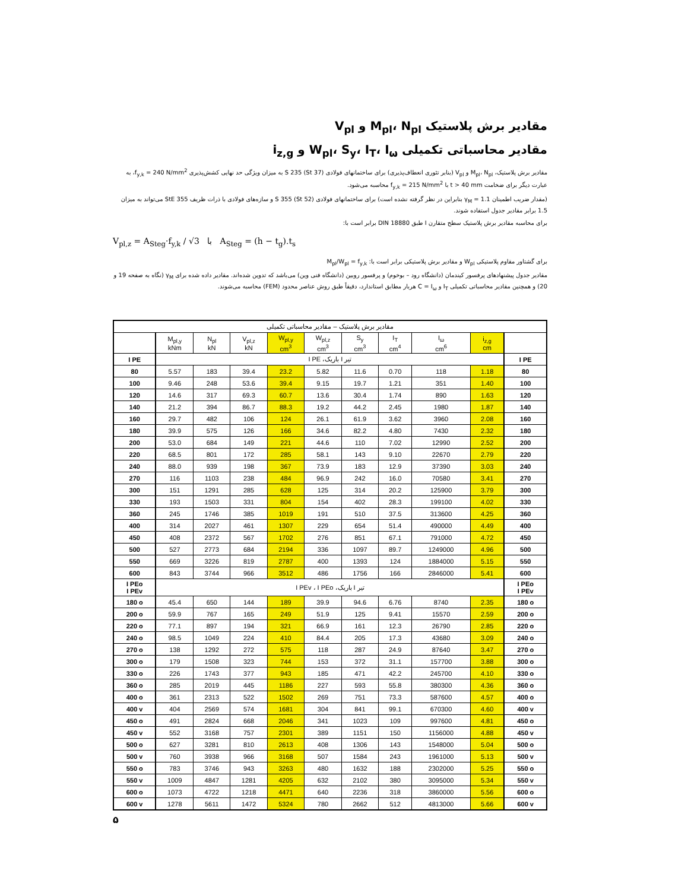مقادیر برش پلاستیک M<sub>pl</sub>، N<sub>pl</sub> و V<sub>pl</sub>
مقادیر محاسباتی تکمیلی W<sub>pl</sub>، S<sub>y</sub>، I<sub>T</sub>، I<sub>ω</sub> و i<sub>z,g</sub>
مقادیر برش پلاستیک، M<sub>pl</sub>، N<sub>pl</sub> و V<sub>pl</sub> (بنابر تئوری انعطاف‌پذیری) برای ساختمانهای فولادی S 235 (St 37) به میزان ویژگی حد نهایی کشش‌پذیری f<sub>y,k</sub> = 240 N/mm<sup>2</sup>، به عبارت دیگر برای ضخامت t > 40 mm با f<sub>y,k</sub> = 215 N/mm<sup>2</sup> محاسبه می‌شود.
(مقدار ضریب اطمینان γ<sub>M</sub> = 1.1 بنابراین در نظر گرفته نشده است) برای ساختمانهای فولادی S 355 (St 52) و سازه‌های فولادی با ذرات ظریف StE 355 می‌تواند به میزان 1.5 برابر مقادیر جدول استفاده شوند.
برای محاسبه مقادیر برش پلاستیک سطح متقارن I طبق DIN 18880 برابر است با:
V<sub>pl,z</sub> = A<sub>Steg</sub>·f<sub>y,k</sub> / √3 با A<sub>Steg</sub> = (h − t<sub>g</sub>).t<sub>s</sub>
برای گشتاور مقاوم پلاستیکی W<sub>pl</sub> و مقادیر برش پلاستیکی برابر است با: M<sub>pl</sub>/W<sub>pl</sub> = f<sub>y,k</sub>
مقادیر جدول پیشنهادهای پرفسور کیندمان (دانشگاه رود – بوخوم) و پرفسور روبین (دانشگاه فنی وین) می‌باشد که تدوین شده‌اند. مقادیر داده شده برای γ<sub>M</sub> (نگاه به صفحه 19 و 20) و همچنین مقادیر محاسباتی تکمیلی I<sub>T</sub> و C = I<sub>ω</sub> هربار مطابق استاندارد، دقیقاً طبق روش عناصر محدود (FEM) محاسبه می‌شوند.
| مقادیر برش پلاستیک – مقادیر محاسباتی تکمیلی | | | | | | | | | | |
| --- | --- | --- | --- | --- | --- | --- | --- | --- | --- | --- |
| | M<sub>pl,y</sub> kNm | N<sub>pl</sub> kN | V<sub>pl,z</sub> kN | W<sub>pl,y</sub> cm<sup>3</sup> | W<sub>pl,z</sub> cm<sup>3</sup> | S<sub>y</sub> cm<sup>3</sup> | I<sub>T</sub> cm<sup>4</sup> | I<sub>ω</sub> cm<sup>6</sup> | i<sub>z,g</sub> cm | |
| I PE | تیر I باریک، I PE | | | | | | | | | I PE |
| 80 | 5.57 | 183 | 39.4 | 23.2 | 5.82 | 11.6 | 0.70 | 118 | 1.18 | 80 |
| 100 | 9.46 | 248 | 53.6 | 39.4 | 9.15 | 19.7 | 1.21 | 351 | 1.40 | 100 |
| 120 | 14.6 | 317 | 69.3 | 60.7 | 13.6 | 30.4 | 1.74 | 890 | 1.63 | 120 |
| 140 | 21.2 | 394 | 86.7 | 88.3 | 19.2 | 44.2 | 2.45 | 1980 | 1.87 | 140 |
| 160 | 29.7 | 482 | 106 | 124 | 26.1 | 61.9 | 3.62 | 3960 | 2.08 | 160 |
| 180 | 39.9 | 575 | 126 | 166 | 34.6 | 82.2 | 4.80 | 7430 | 2.32 | 180 |
| 200 | 53.0 | 684 | 149 | 221 | 44.6 | 110 | 7.02 | 12990 | 2.52 | 200 |
| 220 | 68.5 | 801 | 172 | 285 | 58.1 | 143 | 9.10 | 22670 | 2.79 | 220 |
| 240 | 88.0 | 939 | 198 | 367 | 73.9 | 183 | 12.9 | 37390 | 3.03 | 240 |
| 270 | 116 | 1103 | 238 | 484 | 96.9 | 242 | 16.0 | 70580 | 3.41 | 270 |
| 300 | 151 | 1291 | 285 | 628 | 125 | 314 | 20.2 | 125900 | 3.79 | 300 |
| 330 | 193 | 1503 | 331 | 804 | 154 | 402 | 28.3 | 199100 | 4.02 | 330 |
| 360 | 245 | 1746 | 385 | 1019 | 191 | 510 | 37.5 | 313600 | 4.25 | 360 |
| 400 | 314 | 2027 | 461 | 1307 | 229 | 654 | 51.4 | 490000 | 4.49 | 400 |
| 450 | 408 | 2372 | 567 | 1702 | 276 | 851 | 67.1 | 791000 | 4.72 | 450 |
| 500 | 527 | 2773 | 684 | 2194 | 336 | 1097 | 89.7 | 1249000 | 4.96 | 500 |
| 550 | 669 | 3226 | 819 | 2787 | 400 | 1393 | 124 | 1884000 | 5.15 | 550 |
| 600 | 843 | 3744 | 966 | 3512 | 486 | 1756 | 166 | 2846000 | 5.41 | 600 |
| I PEo I PEv | تیر I باریک، I PEv ، I PEo | | | | | | | | | I PEo I PEv |
| 180 o | 45.4 | 650 | 144 | 189 | 39.9 | 94.6 | 6.76 | 8740 | 2.35 | 180 o |
| 200 o | 59.9 | 767 | 165 | 249 | 51.9 | 125 | 9.41 | 15570 | 2.59 | 200 o |
| 220 o | 77.1 | 897 | 194 | 321 | 66.9 | 161 | 12.3 | 26790 | 2.85 | 220 o |
| 240 o | 98.5 | 1049 | 224 | 410 | 84.4 | 205 | 17.3 | 43680 | 3.09 | 240 o |
| 270 o | 138 | 1292 | 272 | 575 | 118 | 287 | 24.9 | 87640 | 3.47 | 270 o |
| 300 o | 179 | 1508 | 323 | 744 | 153 | 372 | 31.1 | 157700 | 3.88 | 300 o |
| 330 o | 226 | 1743 | 377 | 943 | 185 | 471 | 42.2 | 245700 | 4.10 | 330 o |
| 360 o | 285 | 2019 | 445 | 1186 | 227 | 593 | 55.8 | 380300 | 4.36 | 360 o |
| 400 o | 361 | 2313 | 522 | 1502 | 269 | 751 | 73.3 | 587600 | 4.57 | 400 o |
| 400 v | 404 | 2569 | 574 | 1681 | 304 | 841 | 99.1 | 670300 | 4.60 | 400 v |
| 450 o | 491 | 2824 | 668 | 2046 | 341 | 1023 | 109 | 997600 | 4.81 | 450 o |
| 450 v | 552 | 3168 | 757 | 2301 | 389 | 1151 | 150 | 1156000 | 4.88 | 450 v |
| 500 o | 627 | 3281 | 810 | 2613 | 408 | 1306 | 143 | 1548000 | 5.04 | 500 o |
| 500 v | 760 | 3938 | 966 | 3168 | 507 | 1584 | 243 | 1961000 | 5.13 | 500 v |
| 550 o | 783 | 3746 | 943 | 3263 | 480 | 1632 | 188 | 2302000 | 5.25 | 550 o |
| 550 v | 1009 | 4847 | 1281 | 4205 | 632 | 2102 | 380 | 3095000 | 5.34 | 550 v |
| 600 o | 1073 | 4722 | 1218 | 4471 | 640 | 2236 | 318 | 3860000 | 5.56 | 600 o |
| 600 v | 1278 | 5611 | 1472 | 5324 | 780 | 2662 | 512 | 4813000 | 5.66 | 600 v |
۵